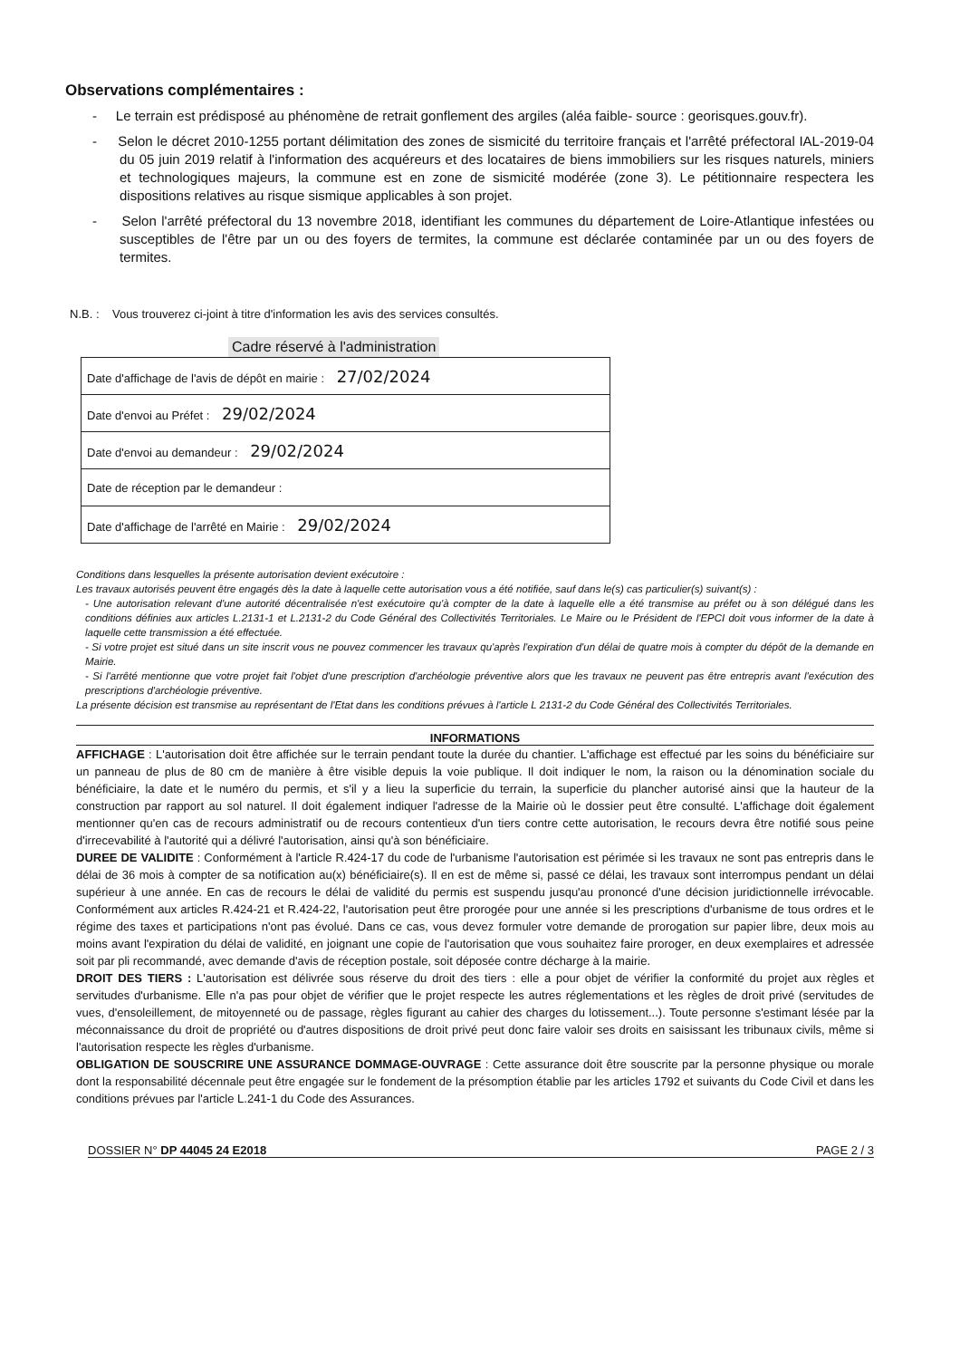Observations complémentaires :
- Le terrain est prédisposé au phénomène de retrait gonflement des argiles (aléa faible- source : georisques.gouv.fr).
- Selon le décret 2010-1255 portant délimitation des zones de sismicité du territoire français et l'arrêté préfectoral IAL-2019-04 du 05 juin 2019 relatif à l'information des acquéreurs et des locataires de biens immobiliers sur les risques naturels, miniers et technologiques majeurs, la commune est en zone de sismicité modérée (zone 3). Le pétitionnaire respectera les dispositions relatives au risque sismique applicables à son projet.
- Selon l'arrêté préfectoral du 13 novembre 2018, identifiant les communes du département de Loire-Atlantique infestées ou susceptibles de l'être par un ou des foyers de termites, la commune est déclarée contaminée par un ou des foyers de termites.
N.B. : Vous trouverez ci-joint à titre d'information les avis des services consultés.
Cadre réservé à l'administration
| Date d'affichage de l'avis de dépôt en mairie : 27/02/2024 |
| Date d'envoi au Préfet : 29/02/2024 |
| Date d'envoi au demandeur : 29/02/2024 |
| Date de réception par le demandeur : |
| Date d'affichage de l'arrêté en Mairie : 29/02/2024 |
Conditions dans lesquelles la présente autorisation devient exécutoire :
Les travaux autorisés peuvent être engagés dès la date à laquelle cette autorisation vous a été notifiée, sauf dans le(s) cas particulier(s) suivant(s) :
- Une autorisation relevant d'une autorité décentralisée n'est exécutoire qu'à compter de la date à laquelle elle a été transmise au préfet ou à son délégué dans les conditions définies aux articles L.2131-1 et L.2131-2 du Code Général des Collectivités Territoriales. Le Maire ou le Président de l'EPCI doit vous informer de la date à laquelle cette transmission a été effectuée.
- Si votre projet est situé dans un site inscrit vous ne pouvez commencer les travaux qu'après l'expiration d'un délai de quatre mois à compter du dépôt de la demande en Mairie.
- Si l'arrêté mentionne que votre projet fait l'objet d'une prescription d'archéologie préventive alors que les travaux ne peuvent pas être entrepris avant l'exécution des prescriptions d'archéologie préventive.
La présente décision est transmise au représentant de l'Etat dans les conditions prévues à l'article L 2131-2 du Code Général des Collectivités Territoriales.
INFORMATIONS
AFFICHAGE : L'autorisation doit être affichée sur le terrain pendant toute la durée du chantier. L'affichage est effectué par les soins du bénéficiaire sur un panneau de plus de 80 cm de manière à être visible depuis la voie publique. Il doit indiquer le nom, la raison ou la dénomination sociale du bénéficiaire, la date et le numéro du permis, et s'il y a lieu la superficie du terrain, la superficie du plancher autorisé ainsi que la hauteur de la construction par rapport au sol naturel. Il doit également indiquer l'adresse de la Mairie où le dossier peut être consulté. L'affichage doit également mentionner qu'en cas de recours administratif ou de recours contentieux d'un tiers contre cette autorisation, le recours devra être notifié sous peine d'irrecevabilité à l'autorité qui a délivré l'autorisation, ainsi qu'à son bénéficiaire.
DUREE DE VALIDITE : Conformément à l'article R.424-17 du code de l'urbanisme l'autorisation est périmée si les travaux ne sont pas entrepris dans le délai de 36 mois à compter de sa notification au(x) bénéficiaire(s). Il en est de même si, passé ce délai, les travaux sont interrompus pendant un délai supérieur à une année. En cas de recours le délai de validité du permis est suspendu jusqu'au prononcé d'une décision juridictionnelle irrévocable. Conformément aux articles R.424-21 et R.424-22, l'autorisation peut être prorogée pour une année si les prescriptions d'urbanisme de tous ordres et le régime des taxes et participations n'ont pas évolué. Dans ce cas, vous devez formuler votre demande de prorogation sur papier libre, deux mois au moins avant l'expiration du délai de validité, en joignant une copie de l'autorisation que vous souhaitez faire proroger, en deux exemplaires et adressée soit par pli recommandé, avec demande d'avis de réception postale, soit déposée contre décharge à la mairie.
DROIT DES TIERS : L'autorisation est délivrée sous réserve du droit des tiers : elle a pour objet de vérifier la conformité du projet aux règles et servitudes d'urbanisme. Elle n'a pas pour objet de vérifier que le projet respecte les autres réglementations et les règles de droit privé (servitudes de vues, d'ensoleillement, de mitoyenneté ou de passage, règles figurant au cahier des charges du lotissement...). Toute personne s'estimant lésée par la méconnaissance du droit de propriété ou d'autres dispositions de droit privé peut donc faire valoir ses droits en saisissant les tribunaux civils, même si l'autorisation respecte les règles d'urbanisme.
OBLIGATION DE SOUSCRIRE UNE ASSURANCE DOMMAGE-OUVRAGE : Cette assurance doit être souscrite par la personne physique ou morale dont la responsabilité décennale peut être engagée sur le fondement de la présomption établie par les articles 1792 et suivants du Code Civil et dans les conditions prévues par l'article L.241-1 du Code des Assurances.
DOSSIER N° DP 44045 24 E2018 PAGE 2 / 3